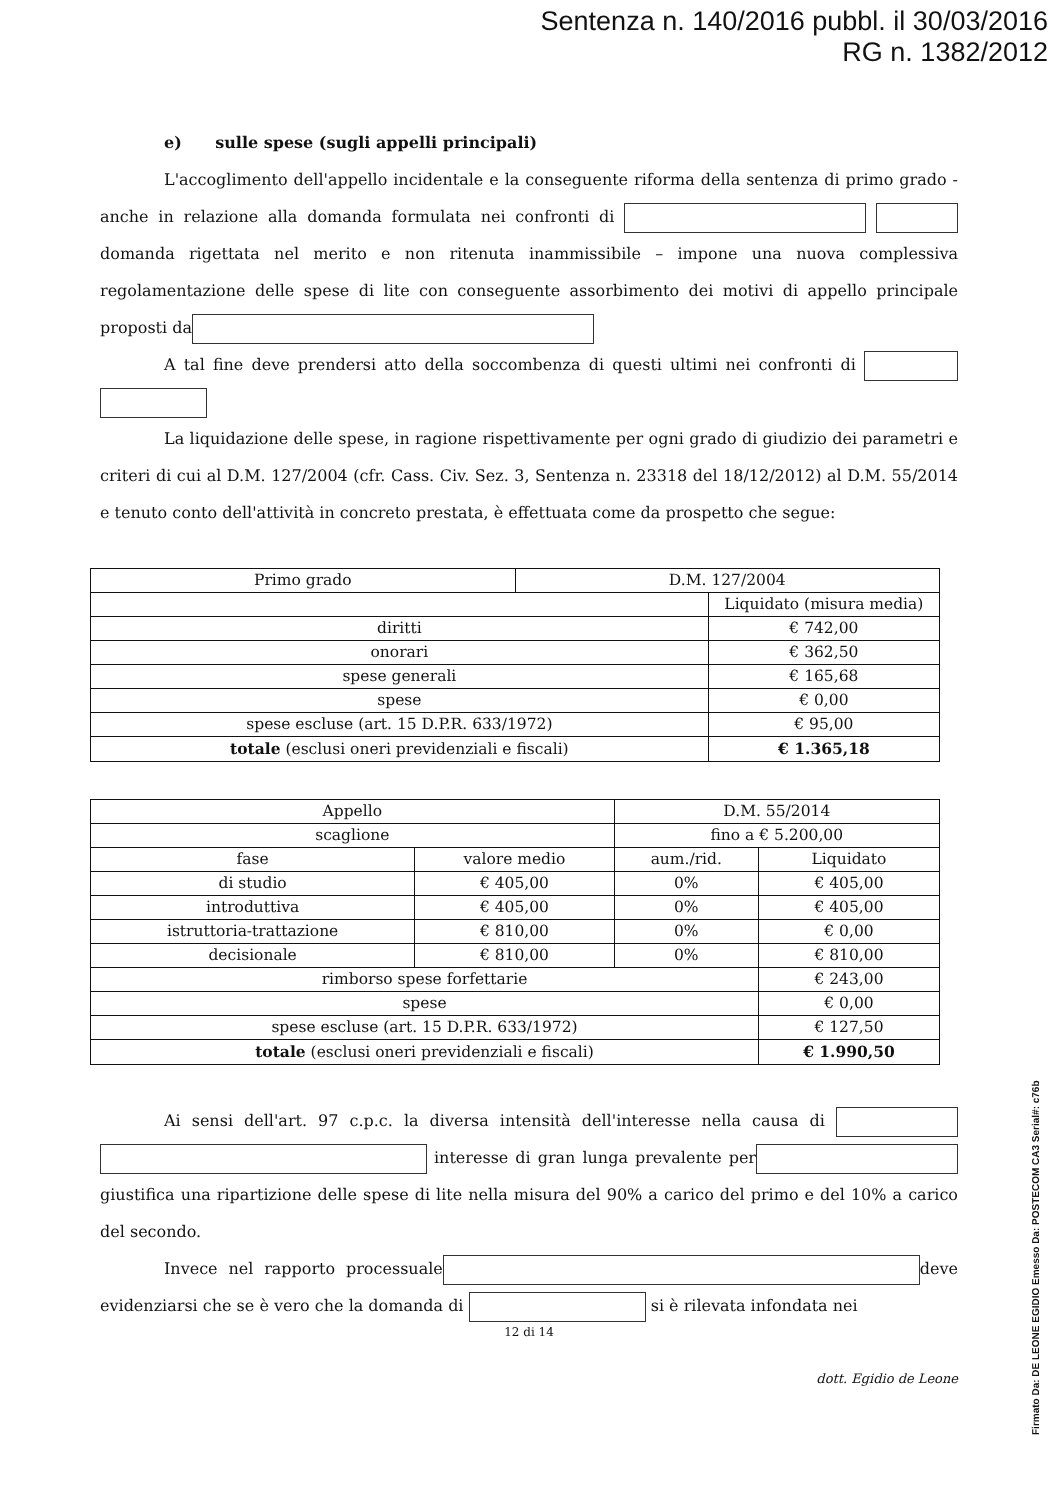Sentenza n. 140/2016 pubbl. il 30/03/2016
RG n. 1382/2012
e) sulle spese (sugli appelli principali)
L'accoglimento dell'appello incidentale e la conseguente riforma della sentenza di primo grado - anche in relazione alla domanda formulata nei confronti di domanda rigettata nel merito e non ritenuta inammissibile – impone una nuova complessiva regolamentazione delle spese di lite con conseguente assorbimento dei motivi di appello principale proposti da
A tal fine deve prendersi atto della soccombenza di questi ultimi nei confronti di
La liquidazione delle spese, in ragione rispettivamente per ogni grado di giudizio dei parametri e criteri di cui al D.M. 127/2004 (cfr. Cass. Civ. Sez. 3, Sentenza n. 23318 del 18/12/2012) al D.M. 55/2014 e tenuto conto dell'attività in concreto prestata, è effettuata come da prospetto che segue:
| Primo grado | D.M. 127/2004 | |
| --- | --- | --- |
| | | Liquidato (misura media) |
| diritti | | € 742,00 |
| onorari | | € 362,50 |
| spese generali | | € 165,68 |
| spese | | € 0,00 |
| spese escluse (art. 15 D.P.R. 633/1972) | | € 95,00 |
| totale (esclusi oneri previdenziali e fiscali) | | € 1.365,18 |
| Appello | | D.M. 55/2014 | |
| --- | --- | --- | --- |
| scaglione | | fino a € 5.200,00 | |
| fase | valore medio | aum./rid. | Liquidato |
| di studio | € 405,00 | 0% | € 405,00 |
| introduttiva | € 405,00 | 0% | € 405,00 |
| istruttoria-trattazione | € 810,00 | 0% | € 0,00 |
| decisionale | € 810,00 | 0% | € 810,00 |
| rimborso spese forfettarie | | | € 243,00 |
| spese | | | € 0,00 |
| spese escluse (art. 15 D.P.R. 633/1972) | | | € 127,50 |
| totale (esclusi oneri previdenziali e fiscali) | | | € 1.990,50 |
Ai sensi dell'art. 97 c.p.c. la diversa intensità dell'interesse nella causa di interesse di gran lunga prevalente per giustifica una ripartizione delle spese di lite nella misura del 90% a carico del primo e del 10% a carico del secondo.
Invece nel rapporto processuale deve evidenziarsi che se è vero che la domanda di si è rilevata infondata nei
12 di 14
dott. Egidio de Leone
Firmato Da: DE LEONE EGIDIO Emesso Da: POSTECOM CA3 Serial#: c76b